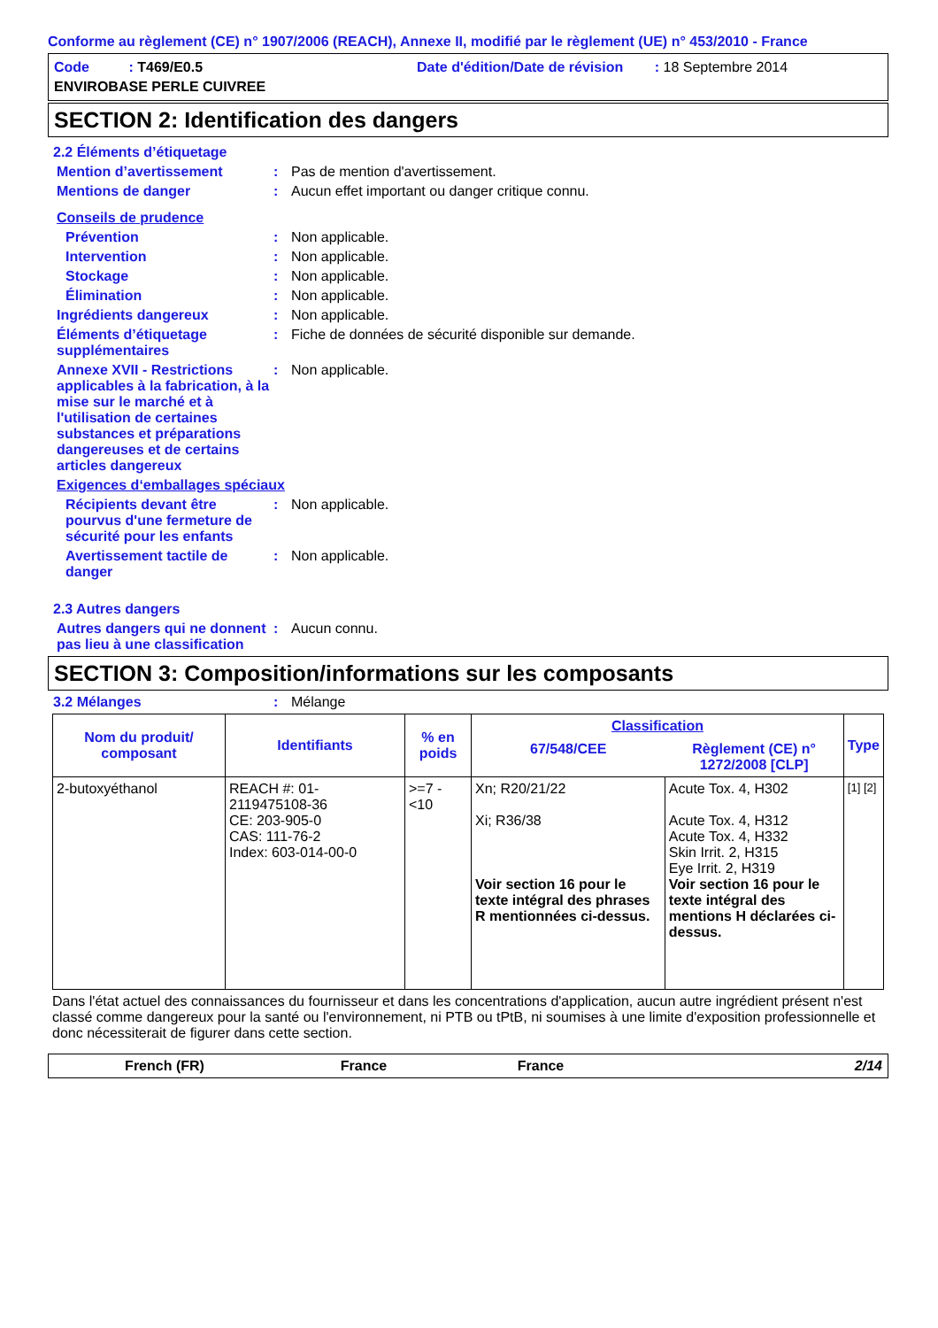Conforme au règlement (CE) n° 1907/2006 (REACH), Annexe II, modifié par le règlement (UE) n° 453/2010 - France
Code : T469/E0.5
Date d'édition/Date de révision : 18 Septembre 2014
ENVIROBASE PERLE CUIVREE
SECTION 2: Identification des dangers
2.2 Éléments d’étiquetage
Mention d’avertissement : Pas de mention d'avertissement.
Mentions de danger : Aucun effet important ou danger critique connu.
Conseils de prudence
Prévention : Non applicable.
Intervention : Non applicable.
Stockage : Non applicable.
Élimination : Non applicable.
Ingrédients dangereux : Non applicable.
Éléments d’étiquetage supplémentaires
: Fiche de données de sécurité disponible sur demande.
Annexe XVII - Restrictions applicables à la fabrication, à la mise sur le marché et à l'utilisation de certaines substances et préparations dangereuses et de certains articles dangereux
: Non applicable.
Exigences d‘emballages spéciaux
Récipients devant être pourvus d'une fermeture de sécurité pour les enfants
: Non applicable.
Avertissement tactile de danger
: Non applicable.
2.3 Autres dangers
Autres dangers qui ne donnent pas lieu à une classification
: Aucun connu.
SECTION 3: Composition/informations sur les composants
3.2 Mélanges : Mélange
| Nom du produit/ composant | Identifiants | % en poids | Classification | | Type |
| --- | --- | --- | --- | --- | --- |
| | | | 67/548/CEE | Règlement (CE) n° 1272/2008 [CLP] | |
| 2-butoxyéthanol | REACH #: 01-2119475108-36 CE: 203-905-0 CAS: 111-76-2 Index: 603-014-00-0 | >=7 - <10 | Xn; R20/21/22 Xi; R36/38 Voir section 16 pour le texte intégral des phrases R mentionnées ci-dessus. | Acute Tox. 4, H302 Acute Tox. 4, H312 Acute Tox. 4, H332 Skin Irrit. 2, H315 Eye Irrit. 2, H319 Voir section 16 pour le texte intégral des mentions H déclarées ci-dessus. | [1] [2] |
Dans l'état actuel des connaissances du fournisseur et dans les concentrations d'application, aucun autre ingrédient présent n'est classé comme dangereux pour la santé ou l'environnement, ni PTB ou tPtB, ni soumises à une limite d'exposition professionnelle et donc nécessiterait de figurer dans cette section.
French (FR) France France 2/14